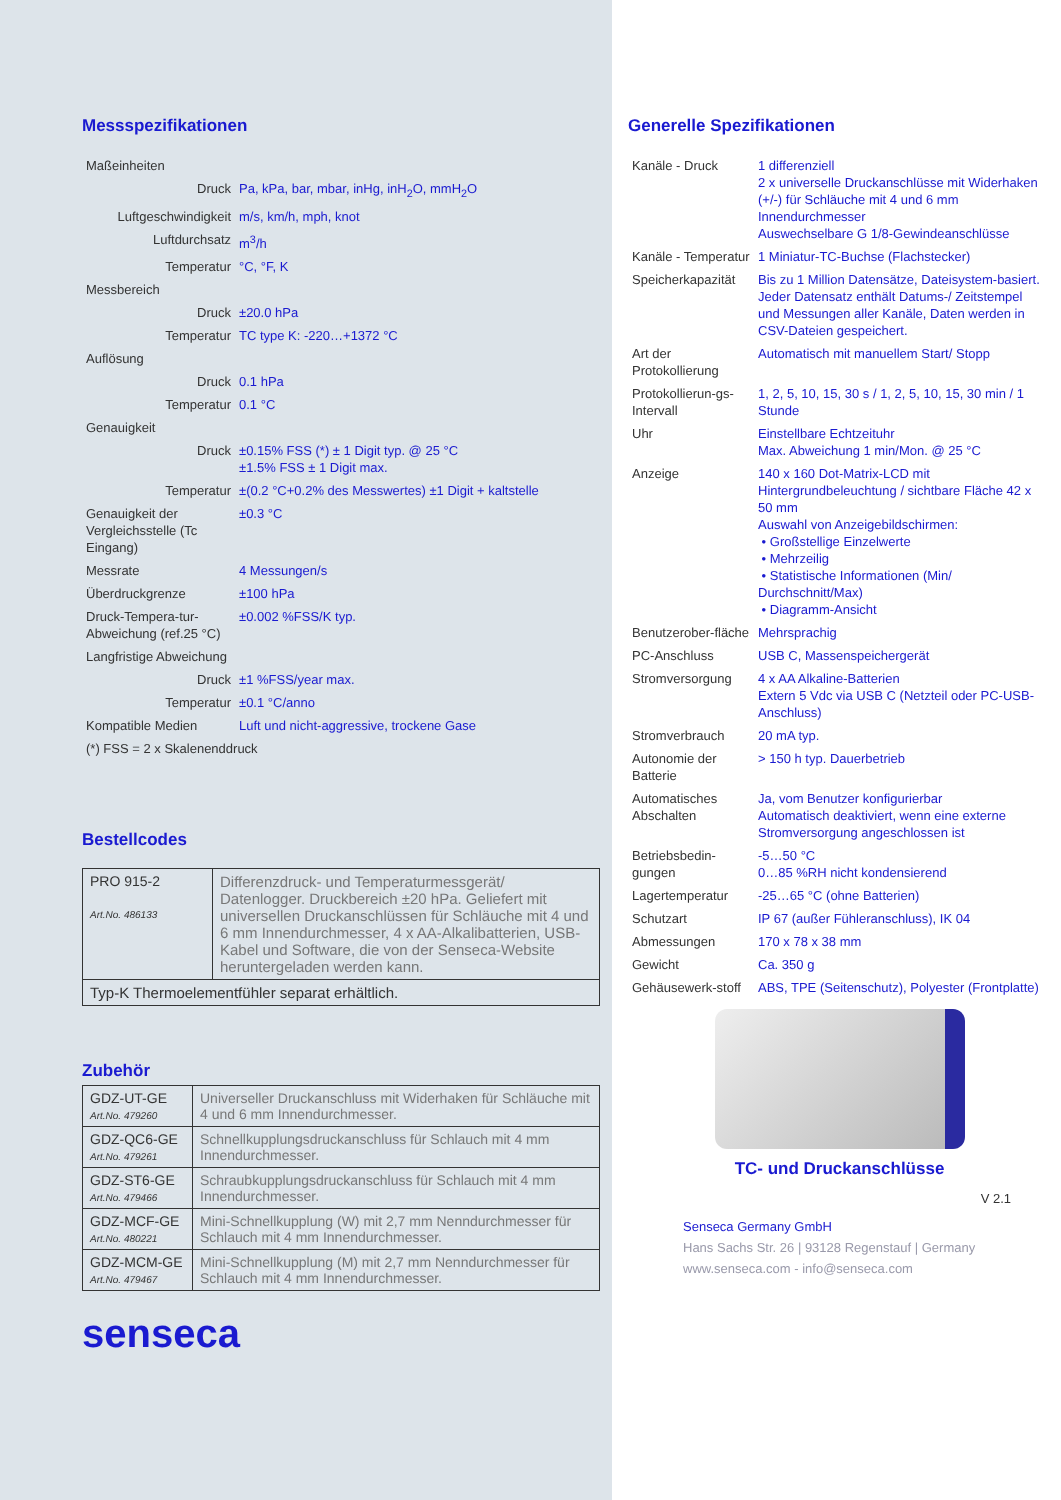Messspezifikationen
| Maßeinheiten | |
| Druck | Pa, kPa, bar, mbar, inHg, inH<sub>2</sub>O, mmH<sub>2</sub>O |
| Luftgeschwindigkeit | m/s, km/h, mph, knot |
| Luftdurchsatz | m<sup>3</sup>/h |
| Temperatur | °C, °F, K |
| Messbereich | |
| Druck | ±20.0 hPa |
| Temperatur | TC type K: -220…+1372 °C |
| Auflösung | |
| Druck | 0.1 hPa |
| Temperatur | 0.1 °C |
| Genauigkeit | |
| Druck | ±0.15% FSS (*) ± 1 Digit typ. @ 25 °C ±1.5% FSS ± 1 Digit max. |
| Temperatur | ±(0.2 °C+0.2% des Messwertes) ±1 Digit + kaltstelle |
| Genauigkeit der Vergleichsstelle (Tc Eingang) | ±0.3 °C |
| Messrate | 4 Messungen/s |
| Überdruckgrenze | ±100 hPa |
| Druck-Tempera-tur-Abweichung (ref.25 °C) | ±0.002 %FSS/K typ. |
| Langfristige Abweichung | |
| Druck | ±1 %FSS/year max. |
| Temperatur | ±0.1 °C/anno |
| Kompatible Medien | Luft und nicht-aggressive, trockene Gase |
| (*) FSS = 2 x Skalenenddruck | |
Bestellcodes
| PRO 915-2 Art.No. 486133 | Differenzdruck- und Temperaturmessgerät/ Datenlogger. Druckbereich ±20 hPa. Geliefert mit universellen Druckanschlüssen für Schläuche mit 4 und 6 mm Innendurchmesser, 4 x AA-Alkalibatterien, USB-Kabel und Software, die von der Senseca-Website heruntergeladen werden kann. |
| Typ-K Thermoelementfühler separat erhältlich. | |
Zubehör
| GDZ-UT-GE Art.No. 479260 | Universeller Druckanschluss mit Widerhaken für Schläuche mit 4 und 6 mm Innendurchmesser. |
| GDZ-QC6-GE Art.No. 479261 | Schnellkupplungsdruckanschluss für Schlauch mit 4 mm Innendurchmesser. |
| GDZ-ST6-GE Art.No. 479466 | Schraubkupplungsdruckanschluss für Schlauch mit 4 mm Innendurchmesser. |
| GDZ-MCF-GE Art.No. 480221 | Mini-Schnellkupplung (W) mit 2,7 mm Nenndurchmesser für Schlauch mit 4 mm Innendurchmesser. |
| GDZ-MCM-GE Art.No. 479467 | Mini-Schnellkupplung (M) mit 2,7 mm Nenndurchmesser für Schlauch mit 4 mm Innendurchmesser. |
senseca
Generelle Spezifikationen
| Kanäle - Druck | 1 differenziell 2 x universelle Druckanschlüsse mit Widerhaken (+/-) für Schläuche mit 4 und 6 mm Innendurchmesser Auswechselbare G 1/8-Gewindeanschlüsse |
| Kanäle - Temperatur | 1 Miniatur-TC-Buchse (Flachstecker) |
| Speicherkapazität | Bis zu 1 Million Datensätze, Dateisystem-basiert. Jeder Datensatz enthält Datums-/ Zeitstempel und Messungen aller Kanäle, Daten werden in CSV-Dateien gespeichert. |
| Art der Protokollierung | Automatisch mit manuellem Start/ Stopp |
| Protokollierun-gs-Intervall | 1, 2, 5, 10, 15, 30 s / 1, 2, 5, 10, 15, 30 min / 1 Stunde |
| Uhr | Einstellbare Echtzeituhr Max. Abweichung 1 min/Mon. @ 25 °C |
| Anzeige | 140 x 160 Dot-Matrix-LCD mit Hintergrundbeleuchtung / sichtbare Fläche 42 x 50 mm Auswahl von Anzeigebildschirmen: • Großstellige Einzelwerte • Mehrzeilig • Statistische Informationen (Min/ Durchschnitt/Max) • Diagramm-Ansicht |
| Benutzerober-fläche | Mehrsprachig |
| PC-Anschluss | USB C, Massenspeichergerät |
| Stromversorgung | 4 x AA Alkaline-Batterien Extern 5 Vdc via USB C (Netzteil oder PC-USB-Anschluss) |
| Stromverbrauch | 20 mA typ. |
| Autonomie der Batterie | > 150 h typ. Dauerbetrieb |
| Automatisches Abschalten | Ja, vom Benutzer konfigurierbar Automatisch deaktiviert, wenn eine externe Stromversorgung angeschlossen ist |
| Betriebsbedin-gungen | -5…50 °C 0…85 %RH nicht kondensierend |
| Lagertemperatur | -25…65 °C (ohne Batterien) |
| Schutzart | IP 67 (außer Fühleranschluss), IK 04 |
| Abmessungen | 170 x 78 x 38 mm |
| Gewicht | Ca. 350 g |
| Gehäusewerk-stoff | ABS, TPE (Seitenschutz), Polyester (Frontplatte) |
TC- und Druckanschlüsse
V 2.1
Senseca Germany GmbH
Hans Sachs Str. 26 | 93128 Regenstauf | Germany
www.senseca.com - info@senseca.com